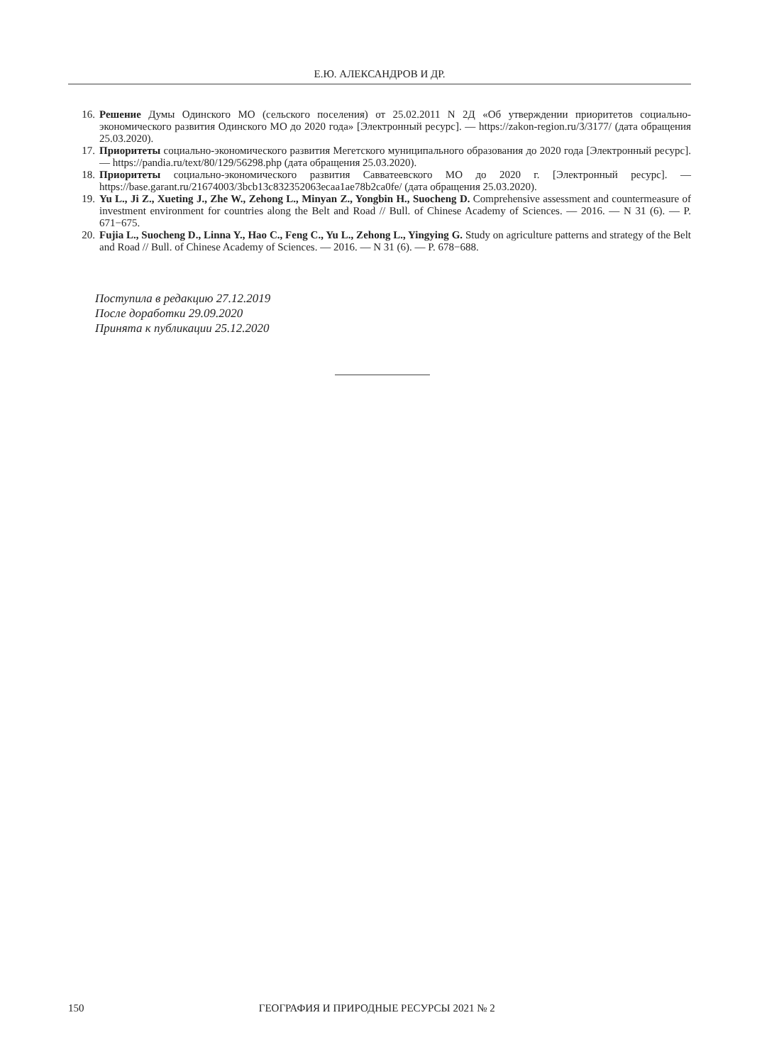Е.Ю. АЛЕКСАНДРОВ И ДР.
16. Решение Думы Одинского МО (сельского поселения) от 25.02.2011 N 2Д «Об утверждении приоритетов социально-экономического развития Одинского МО до 2020 года» [Электронный ресурс]. — https://zakon-region.ru/3/3177/ (дата обращения 25.03.2020).
17. Приоритеты социально-экономического развития Мегетского муниципального образования до 2020 года [Электронный ресурс]. — https://pandia.ru/text/80/129/56298.php (дата обращения 25.03.2020).
18. Приоритеты социально-экономического развития Савватеевского МО до 2020 г. [Электронный ресурс]. — https://base.garant.ru/21674003/3bcb13c832352063ecaa1ae78b2ca0fe/ (дата обращения 25.03.2020).
19. Yu L., Ji Z., Xueting J., Zhe W., Zehong L., Minyan Z., Yongbin H., Suocheng D. Comprehensive assessment and countermeasure of investment environment for countries along the Belt and Road // Bull. of Chinese Academy of Sciences. — 2016. — N 31 (6). — P. 671−675.
20. Fujia L., Suocheng D., Linna Y., Hao C., Feng C., Yu L., Zehong L., Yingying G. Study on agriculture patterns and strategy of the Belt and Road // Bull. of Chinese Academy of Sciences. — 2016. — N 31 (6). — P. 678−688.
Поступила в редакцию 27.12.2019
После доработки 29.09.2020
Принята к публикации 25.12.2020
150 ГЕОГРАФИЯ И ПРИРОДНЫЕ РЕСУРСЫ 2021 № 2